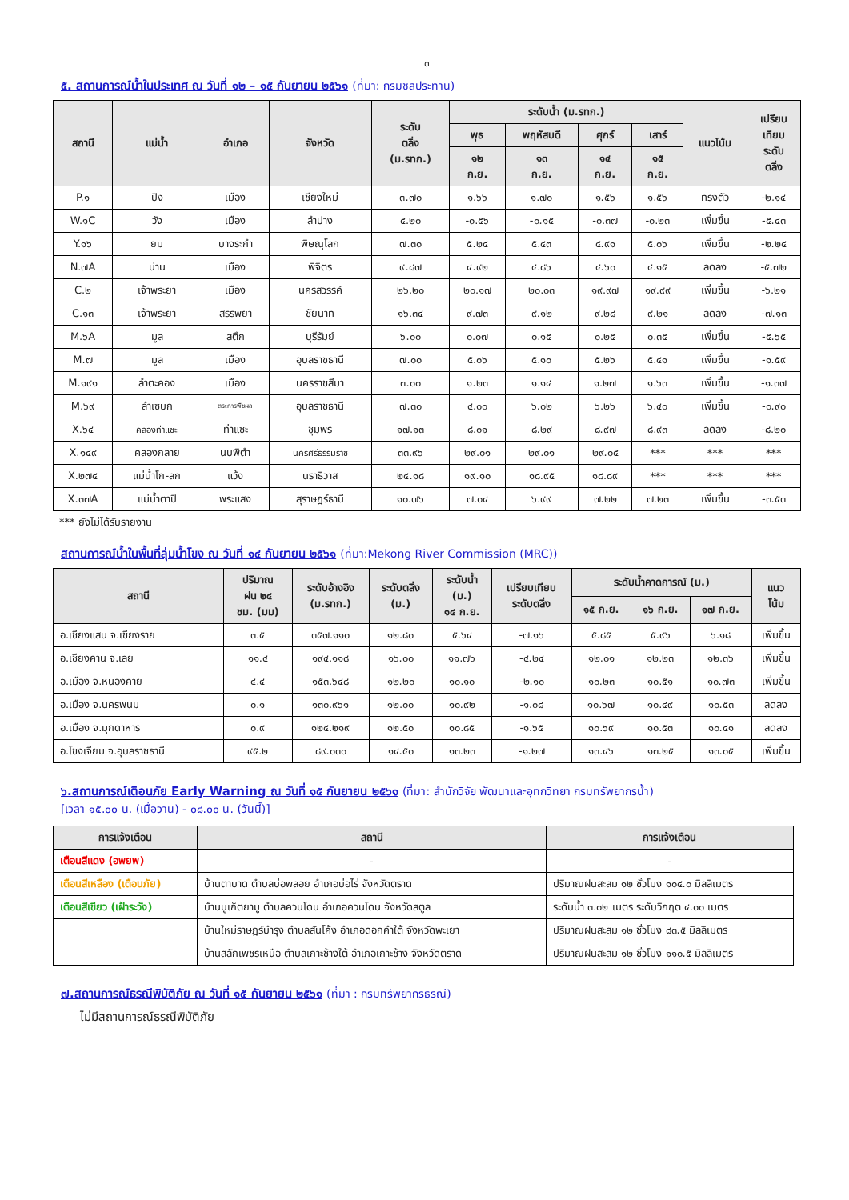๓
๕. สถานการณ์น้ำในประเทศ ณ วันที่ ๑๒ – ๑๕ กันยายน ๒๕๖๑ (ที่มา: กรมชลประทาน)
| สถานี | แม่น้ำ | อำเภอ | จังหวัด | ระดับ ตลิ่ง (ม.รทก.) | ระดับน้ำ (ม.รทก.) | | | | แนวโน้ม | เปรียบ เทียบ ระดับ ตลิ่ง |
| --- | --- | --- | --- | --- | --- | --- | --- | --- | --- | --- |
| | | | | | พุธ | พฤหัสบดี | ศุกร์ | เสาร์ | | |
| | | | | | ๑๒ ก.ย. | ๑๓ ก.ย. | ๑๔ ก.ย. | ๑๕ ก.ย. | | |
| P.๑ | ปิง | เมือง | เชียงใหม่ | ๓.๗๐ | ๑.๖๖ | ๑.๗๐ | ๑.๕๖ | ๑.๕๖ | ทรงตัว | -๒.๑๔ |
| W.๑C | วัง | เมือง | ลำปาง | ๕.๒๐ | -๐.๕๖ | -๐.๑๕ | -๐.๓๗ | -๐.๒๓ | เพิ่มขึ้น | -๕.๔๓ |
| Y.๑๖ | ยม | บางระกำ | พิษณุโลก | ๗.๓๐ | ๕.๒๔ | ๕.๔๓ | ๔.๙๑ | ๕.๐๖ | เพิ่มขึ้น | -๒.๒๔ |
| N.๗A | น่าน | เมือง | พิจิตร | ๙.๘๗ | ๔.๙๒ | ๔.๘๖ | ๔.๖๐ | ๔.๑๕ | ลดลง | -๕.๗๒ |
| C.๒ | เจ้าพระยา | เมือง | นครสวรรค์ | ๒๖.๒๐ | ๒๐.๑๗ | ๒๐.๐๓ | ๑๙.๙๗ | ๑๙.๙๙ | เพิ่มขึ้น | -๖.๒๑ |
| C.๑๓ | เจ้าพระยา | สรรพยา | ชัยนาท | ๑๖.๓๔ | ๙.๗๓ | ๙.๑๒ | ๙.๒๘ | ๙.๒๑ | ลดลง | -๗.๑๓ |
| M.๖A | มูล | สตึก | บุรีรัมย์ | ๖.๐๐ | ๐.๐๗ | ๐.๑๕ | ๐.๒๕ | ๐.๓๕ | เพิ่มขึ้น | -๕.๖๕ |
| M.๗ | มูล | เมือง | อุบลราชธานี | ๗.๐๐ | ๕.๐๖ | ๕.๑๐ | ๕.๒๖ | ๕.๔๑ | เพิ่มขึ้น | -๑.๕๙ |
| M.๑๙๑ | ลำตะคอง | เมือง | นครราชสีมา | ๓.๐๐ | ๑.๒๓ | ๑.๑๔ | ๑.๒๗ | ๑.๖๓ | เพิ่มขึ้น | -๑.๓๗ |
| M.๖๙ | ลำเซบก | ตระการพืชผล | อุบลราชธานี | ๗.๓๐ | ๔.๐๐ | ๖.๐๒ | ๖.๒๖ | ๖.๔๐ | เพิ่มขึ้น | -๐.๙๐ |
| X.๖๔ | คลองท่าแซะ | ท่าแซะ | ชุมพร | ๑๗.๑๓ | ๘.๐๑ | ๘.๒๙ | ๘.๙๗ | ๘.๙๓ | ลดลง | -๘.๒๐ |
| X.๑๔๙ | คลองกลาย | นบพิตำ | นครศรีธรรมราช | ๓๓.๙๖ | ๒๙.๐๑ | ๒๙.๐๑ | ๒๙.๐๕ | *** | *** | *** |
| X.๒๗๔ | แม่น้ำโก-ลก | แว้ง | นราธิวาส | ๒๔.๑๘ | ๑๙.๑๐ | ๑๘.๙๕ | ๑๘.๘๙ | *** | *** | *** |
| X.๓๗A | แม่น้ำตาปี | พระแสง | สุราษฎร์ธานี | ๑๐.๗๖ | ๗.๐๔ | ๖.๙๙ | ๗.๒๒ | ๗.๒๓ | เพิ่มขึ้น | -๓.๕๓ |
*** ยังไม่ได้รับรายงาน
สถานการณ์น้ำในพื้นที่ลุ่มน้ำโขง ณ วันที่ ๑๔ กันยายน ๒๕๖๑ (ที่มา:Mekong River Commission (MRC))
| สถานี | ปริมาณ ฝน ๒๔ ชม. (มม) | ระดับอ้างอิง (ม.รทก.) | ระดับตลิ่ง (ม.) | ระดับน้ำ (ม.) ๑๔ ก.ย. | เปรียบเทียบ ระดับตลิ่ง | ระดับน้ำคาดการณ์ (ม.) | | | แนว โน้ม |
| --- | --- | --- | --- | --- | --- | --- | --- | --- | --- |
| | | | | | | ๑๕ ก.ย. | ๑๖ ก.ย. | ๑๗ ก.ย. | |
| อ.เชียงแสน จ.เชียงราย | ๓.๕ | ๓๕๗.๑๑๐ | ๑๒.๘๐ | ๕.๖๔ | -๗.๑๖ | ๕.๘๕ | ๕.๙๖ | ๖.๑๘ | เพิ่มขึ้น |
| อ.เชียงคาน จ.เลย | ๑๑.๔ | ๑๙๔.๑๑๘ | ๑๖.๐๐ | ๑๑.๗๖ | -๔.๒๔ | ๑๒.๐๑ | ๑๒.๒๓ | ๑๒.๓๖ | เพิ่มขึ้น |
| อ.เมือง จ.หนองคาย | ๔.๔ | ๑๕๓.๖๔๘ | ๑๒.๒๐ | ๑๐.๑๐ | -๒.๑๐ | ๑๐.๒๓ | ๑๐.๕๑ | ๑๐.๗๓ | เพิ่มขึ้น |
| อ.เมือง จ.นครพนม | ๐.๑ | ๑๓๐.๙๖๑ | ๑๒.๐๐ | ๑๐.๙๒ | -๑.๐๘ | ๑๐.๖๗ | ๑๐.๔๙ | ๑๐.๕๓ | ลดลง |
| อ.เมือง จ.มุกดาหาร | ๐.๙ | ๑๒๔.๒๑๙ | ๑๒.๕๐ | ๑๐.๘๕ | -๑.๖๕ | ๑๐.๖๙ | ๑๐.๕๓ | ๑๐.๔๑ | ลดลง |
| อ.โขงเจียม จ.อุบลราชธานี | ๙๕.๒ | ๘๙.๐๓๐ | ๑๔.๕๐ | ๑๓.๒๓ | -๑.๒๗ | ๑๓.๔๖ | ๑๓.๒๕ | ๑๓.๐๕ | เพิ่มขึ้น |
๖.สถานการณ์เตือนภัย Early Warning ณ วันที่ ๑๕ กันยายน ๒๕๖๑ (ที่มา: สำนักวิจัย พัฒนาและอุทกวิทยา กรมทรัพยากรน้ำ)
[เวลา ๑๕.๐๐ น. (เมื่อวาน) - ๐๘.๐๐ น. (วันนี้)]
| การแจ้งเตือน | สถานี | การแจ้งเตือน |
| --- | --- | --- |
| เตือนสีแดง (อพยพ) | - | - |
| เตือนสีเหลือง (เตือนภัย) | บ้านตาบาด ตำบลบ่อพลอย อำเภอบ่อไร่ จังหวัดตราด | ปริมาณฝนสะสม ๑๒ ชั่วโมง ๑๐๔.๐ มิลลิเมตร |
| เตือนสีเขียว (เฝ้าระวัง) | บ้านบูเก็ตยามู ตำบลควนโดน อำเภอควนโดน จังหวัดสตูล | ระดับน้ำ ๓.๐๒ เมตร ระดับวิกฤต ๔.๐๐ เมตร |
| | บ้านใหม่ราษฎร์บำรุง ตำบลสันโค้ง อำเภอดอกคำใต้ จังหวัดพะเยา | ปริมาณฝนสะสม ๑๒ ชั่วโมง ๘๓.๕ มิลลิเมตร |
| | บ้านสลักเพชรเหนือ ตำบลเกาะช้างใต้ อำเภอเกาะช้าง จังหวัดตราด | ปริมาณฝนสะสม ๑๒ ชั่วโมง ๑๑๐.๕ มิลลิเมตร |
๗.สถานการณ์ธรณีพิบัติภัย ณ วันที่ ๑๕ กันยายน ๒๕๖๑ (ที่มา : กรมทรัพยากรธรณี)
ไม่มีสถานการณ์ธรณีพิบัติภัย